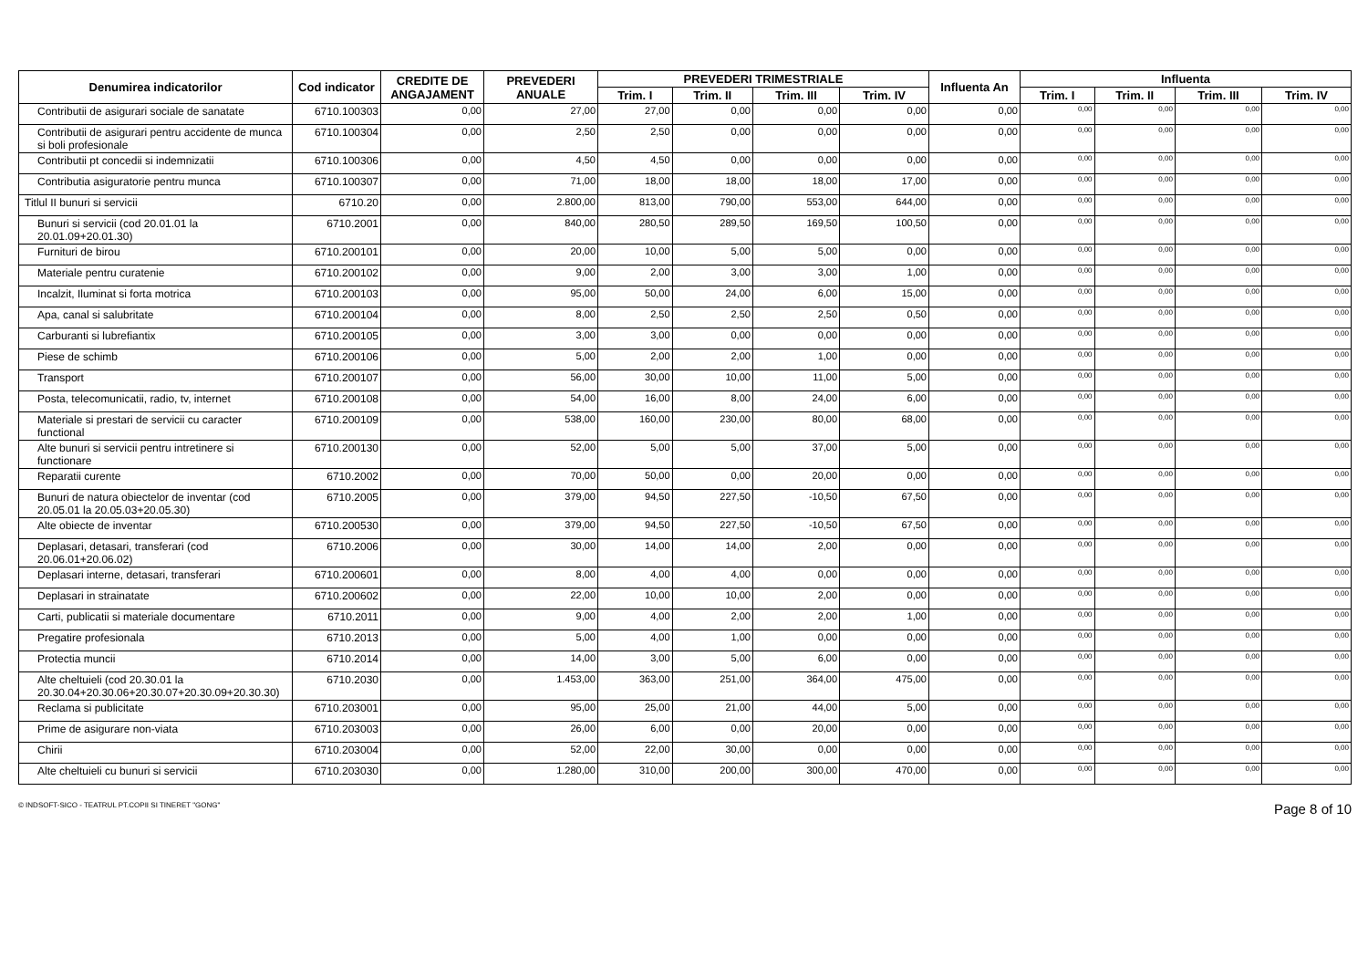| Denumirea indicatorilor | Cod indicator | CREDITE DE ANGAJAMENT | PREVEDERI ANUALE | PREVEDERI TRIMESTRIALE | | | | Influenta An | Influenta | | | |
| --- | --- | --- | --- | --- | --- | --- | --- | --- | --- | --- | --- | --- |
| | | | | Trim. I | Trim. II | Trim. III | Trim. IV | | Trim. I | Trim. II | Trim. III | Trim. IV |
| Contributii de asigurari sociale de sanatate | 6710.100303 | 0,00 | 27,00 | 27,00 | 0,00 | 0,00 | 0,00 | 0,00 | 0,00 | 0,00 | 0,00 | 0,00 |
| Contributii de asigurari pentru accidente de munca si boli profesionale | 6710.100304 | 0,00 | 2,50 | 2,50 | 0,00 | 0,00 | 0,00 | 0,00 | 0,00 | 0,00 | 0,00 | 0,00 |
| Contributii pt concedii si indemnizatii | 6710.100306 | 0,00 | 4,50 | 4,50 | 0,00 | 0,00 | 0,00 | 0,00 | 0,00 | 0,00 | 0,00 | 0,00 |
| Contributia asiguratorie pentru munca | 6710.100307 | 0,00 | 71,00 | 18,00 | 18,00 | 18,00 | 17,00 | 0,00 | 0,00 | 0,00 | 0,00 | 0,00 |
| Titlul II bunuri si servicii | 6710.20 | 0,00 | 2.800,00 | 813,00 | 790,00 | 553,00 | 644,00 | 0,00 | 0,00 | 0,00 | 0,00 | 0,00 |
| Bunuri si servicii (cod 20.01.01 la 20.01.09+20.01.30) | 6710.2001 | 0,00 | 840,00 | 280,50 | 289,50 | 169,50 | 100,50 | 0,00 | 0,00 | 0,00 | 0,00 | 0,00 |
| Furnituri de birou | 6710.200101 | 0,00 | 20,00 | 10,00 | 5,00 | 5,00 | 0,00 | 0,00 | 0,00 | 0,00 | 0,00 | 0,00 |
| Materiale pentru curatenie | 6710.200102 | 0,00 | 9,00 | 2,00 | 3,00 | 3,00 | 1,00 | 0,00 | 0,00 | 0,00 | 0,00 | 0,00 |
| Incalzit, Iluminat si forta motrica | 6710.200103 | 0,00 | 95,00 | 50,00 | 24,00 | 6,00 | 15,00 | 0,00 | 0,00 | 0,00 | 0,00 | 0,00 |
| Apa, canal si salubritate | 6710.200104 | 0,00 | 8,00 | 2,50 | 2,50 | 2,50 | 0,50 | 0,00 | 0,00 | 0,00 | 0,00 | 0,00 |
| Carburanti si lubrefiantix | 6710.200105 | 0,00 | 3,00 | 3,00 | 0,00 | 0,00 | 0,00 | 0,00 | 0,00 | 0,00 | 0,00 | 0,00 |
| Piese de schimb | 6710.200106 | 0,00 | 5,00 | 2,00 | 2,00 | 1,00 | 0,00 | 0,00 | 0,00 | 0,00 | 0,00 | 0,00 |
| Transport | 6710.200107 | 0,00 | 56,00 | 30,00 | 10,00 | 11,00 | 5,00 | 0,00 | 0,00 | 0,00 | 0,00 | 0,00 |
| Posta, telecomunicatii, radio, tv, internet | 6710.200108 | 0,00 | 54,00 | 16,00 | 8,00 | 24,00 | 6,00 | 0,00 | 0,00 | 0,00 | 0,00 | 0,00 |
| Materiale si prestari de servicii cu caracter functional | 6710.200109 | 0,00 | 538,00 | 160,00 | 230,00 | 80,00 | 68,00 | 0,00 | 0,00 | 0,00 | 0,00 | 0,00 |
| Alte bunuri si servicii pentru intretinere si functionare | 6710.200130 | 0,00 | 52,00 | 5,00 | 5,00 | 37,00 | 5,00 | 0,00 | 0,00 | 0,00 | 0,00 | 0,00 |
| Reparatii curente | 6710.2002 | 0,00 | 70,00 | 50,00 | 0,00 | 20,00 | 0,00 | 0,00 | 0,00 | 0,00 | 0,00 | 0,00 |
| Bunuri de natura obiectelor de inventar (cod 20.05.01 la 20.05.03+20.05.30) | 6710.2005 | 0,00 | 379,00 | 94,50 | 227,50 | -10,50 | 67,50 | 0,00 | 0,00 | 0,00 | 0,00 | 0,00 |
| Alte obiecte de inventar | 6710.200530 | 0,00 | 379,00 | 94,50 | 227,50 | -10,50 | 67,50 | 0,00 | 0,00 | 0,00 | 0,00 | 0,00 |
| Deplasari, detasari, transferari (cod 20.06.01+20.06.02) | 6710.2006 | 0,00 | 30,00 | 14,00 | 14,00 | 2,00 | 0,00 | 0,00 | 0,00 | 0,00 | 0,00 | 0,00 |
| Deplasari interne, detasari, transferari | 6710.200601 | 0,00 | 8,00 | 4,00 | 4,00 | 0,00 | 0,00 | 0,00 | 0,00 | 0,00 | 0,00 | 0,00 |
| Deplasari in strainatate | 6710.200602 | 0,00 | 22,00 | 10,00 | 10,00 | 2,00 | 0,00 | 0,00 | 0,00 | 0,00 | 0,00 | 0,00 |
| Carti, publicatii si materiale documentare | 6710.2011 | 0,00 | 9,00 | 4,00 | 2,00 | 2,00 | 1,00 | 0,00 | 0,00 | 0,00 | 0,00 | 0,00 |
| Pregatire profesionala | 6710.2013 | 0,00 | 5,00 | 4,00 | 1,00 | 0,00 | 0,00 | 0,00 | 0,00 | 0,00 | 0,00 | 0,00 |
| Protectia muncii | 6710.2014 | 0,00 | 14,00 | 3,00 | 5,00 | 6,00 | 0,00 | 0,00 | 0,00 | 0,00 | 0,00 | 0,00 |
| Alte cheltuieli (cod 20.30.01 la 20.30.04+20.30.06+20.30.07+20.30.09+20.30.30) | 6710.2030 | 0,00 | 1.453,00 | 363,00 | 251,00 | 364,00 | 475,00 | 0,00 | 0,00 | 0,00 | 0,00 | 0,00 |
| Reclama si publicitate | 6710.203001 | 0,00 | 95,00 | 25,00 | 21,00 | 44,00 | 5,00 | 0,00 | 0,00 | 0,00 | 0,00 | 0,00 |
| Prime de asigurare non-viata | 6710.203003 | 0,00 | 26,00 | 6,00 | 0,00 | 20,00 | 0,00 | 0,00 | 0,00 | 0,00 | 0,00 | 0,00 |
| Chirii | 6710.203004 | 0,00 | 52,00 | 22,00 | 30,00 | 0,00 | 0,00 | 0,00 | 0,00 | 0,00 | 0,00 | 0,00 |
| Alte cheltuieli cu bunuri si servicii | 6710.203030 | 0,00 | 1.280,00 | 310,00 | 200,00 | 300,00 | 470,00 | 0,00 | 0,00 | 0,00 | 0,00 | 0,00 |
© INDSOFT-SICO - TEATRUL PT.COPII SI TINERET "GONG" Page 8 of 10